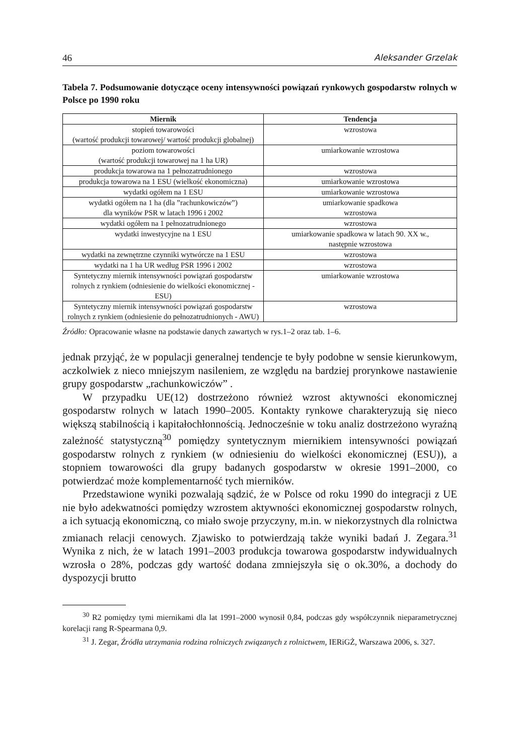46 Aleksander Grzelak
Tabela 7. Podsumowanie dotyczące oceny intensywności powiązań rynkowych gospodarstw rolnych w Polsce po 1990 roku
| Miernik | Tendencja |
| --- | --- |
| stopień towarowości (wartość produkcji towarowej/ wartość produkcji globalnej) | wzrostowa |
| poziom towarowości (wartość produkcji towarowej na 1 ha UR) | umiarkowanie wzrostowa |
| produkcja towarowa na 1 pełnozatrudnionego | wzrostowa |
| produkcja towarowa na 1 ESU (wielkość ekonomiczna) | umiarkowanie wzrostowa |
| wydatki ogółem na 1 ESU | umiarkowanie wzrostowa |
| wydatki ogółem na 1 ha (dla ”rachunkowiczów”) dla wyników PSR w latach 1996 i 2002 | umiarkowanie spadkowa wzrostowa |
| wydatki ogółem na 1 pełnozatrudnionego | wzrostowa |
| wydatki inwestycyjne na 1 ESU | umiarkowanie spadkowa w latach 90. XX w., następnie wzrostowa |
| wydatki na zewnętrzne czynniki wytwórcze na 1 ESU | wzrostowa |
| wydatki na 1 ha UR według PSR 1996 i 2002 | wzrostowa |
| Syntetyczny miernik intensywności powiązań gospodarstw rolnych z rynkiem (odniesienie do wielkości ekonomicznej - ESU) | umiarkowanie wzrostowa |
| Syntetyczny miernik intensywności powiązań gospodarstw rolnych z rynkiem (odniesienie do pełnozatrudnionych - AWU) | wzrostowa |
Źródło: Opracowanie własne na podstawie danych zawartych w rys.1–2 oraz tab. 1–6.
jednak przyjąć, że w populacji generalnej tendencje te były podobne w sensie kierunkowym, aczkolwiek z nieco mniejszym nasileniem, ze względu na bardziej prorynkowe nastawienie grupy gospodarstw „rachunkowiczów” .
W przypadku UE(12) dostrzeżono również wzrost aktywności ekonomicznej gospodarstw rolnych w latach 1990–2005. Kontakty rynkowe charakteryzują się nieco większą stabilnością i kapitałochłonnością. Jednocześnie w toku analiz dostrzeżono wyraźną zależność statystyczną<sup>30</sup> pomiędzy syntetycznym miernikiem intensywności powiązań gospodarstw rolnych z rynkiem (w odniesieniu do wielkości ekonomicznej (ESU)), a stopniem towarowości dla grupy badanych gospodarstw w okresie 1991–2000, co potwierdzać może komplementarność tych mierników.
Przedstawione wyniki pozwalają sądzić, że w Polsce od roku 1990 do integracji z UE nie było adekwatności pomiędzy wzrostem aktywności ekonomicznej gospodarstw rolnych, a ich sytuacją ekonomiczną, co miało swoje przyczyny, m.in. w niekorzystnych dla rolnictwa zmianach relacji cenowych. Zjawisko to potwierdzają także wyniki badań J. Zegara.<sup>31</sup> Wynika z nich, że w latach 1991–2003 produkcja towarowa gospodarstw indywidualnych wzrosła o 28%, podczas gdy wartość dodana zmniejszyła się o ok.30%, a dochody do dyspozycji brutto
<sup>30</sup> R2 pomiędzy tymi miernikami dla lat 1991–2000 wynosił 0,84, podczas gdy współczynnik nieparametrycznej korelacji rang R-Spearmana 0,9.
<sup>31</sup> J. Zegar, Źródła utrzymania rodzina rolniczych związanych z rolnictwem, IERiGŻ, Warszawa 2006, s. 327.